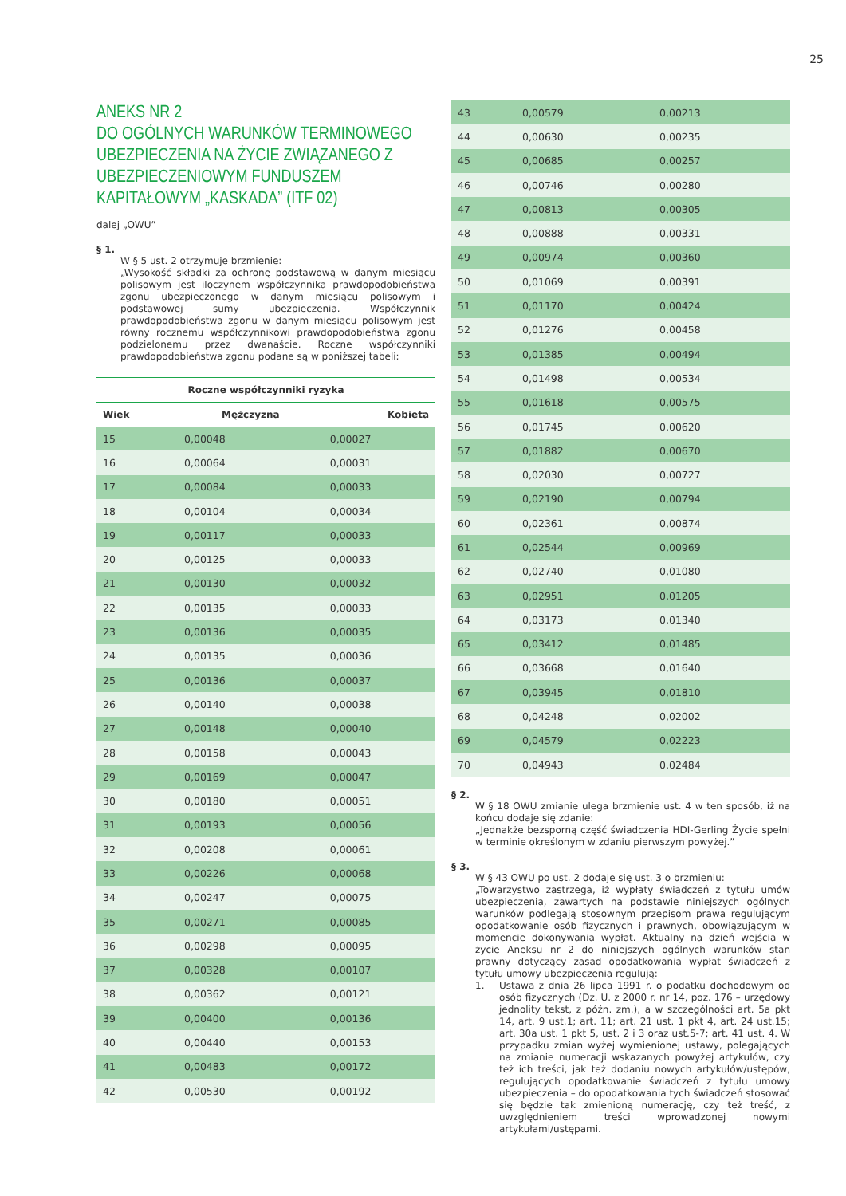25
ANEKS NR 2
DO OGÓLNYCH WARUNKÓW TERMINOWEGO UBEZPIECZENIA NA ŻYCIE ZWIĄZANEGO Z UBEZPIECZENIOWYM FUNDUSZEM KAPITAŁOWYM „KASKADA” (ITF 02)
dalej „OWU”
§ 1.
W § 5 ust. 2 otrzymuje brzmienie:
„Wysokość składki za ochronę podstawową w danym miesiącu polisowym jest iloczynem współczynnika prawdopodobieństwa zgonu ubezpieczonego w danym miesiącu polisowym i podstawowej sumy ubezpieczenia. Współczynnik prawdopodobieństwa zgonu w danym miesiącu polisowym jest równy rocznemu współczynnikowi prawdopodobieństwa zgonu podzielonemu przez dwanaście. Roczne współczynniki prawdopodobieństwa zgonu podane są w poniższej tabeli:
Roczne współczynniki ryzyka
| Wiek | Mężczyzna | Kobieta |
| --- | --- | --- |
| 15 | 0,00048 | 0,00027 |
| 16 | 0,00064 | 0,00031 |
| 17 | 0,00084 | 0,00033 |
| 18 | 0,00104 | 0,00034 |
| 19 | 0,00117 | 0,00033 |
| 20 | 0,00125 | 0,00033 |
| 21 | 0,00130 | 0,00032 |
| 22 | 0,00135 | 0,00033 |
| 23 | 0,00136 | 0,00035 |
| 24 | 0,00135 | 0,00036 |
| 25 | 0,00136 | 0,00037 |
| 26 | 0,00140 | 0,00038 |
| 27 | 0,00148 | 0,00040 |
| 28 | 0,00158 | 0,00043 |
| 29 | 0,00169 | 0,00047 |
| 30 | 0,00180 | 0,00051 |
| 31 | 0,00193 | 0,00056 |
| 32 | 0,00208 | 0,00061 |
| 33 | 0,00226 | 0,00068 |
| 34 | 0,00247 | 0,00075 |
| 35 | 0,00271 | 0,00085 |
| 36 | 0,00298 | 0,00095 |
| 37 | 0,00328 | 0,00107 |
| 38 | 0,00362 | 0,00121 |
| 39 | 0,00400 | 0,00136 |
| 40 | 0,00440 | 0,00153 |
| 41 | 0,00483 | 0,00172 |
| 42 | 0,00530 | 0,00192 |
| 43 | 0,00579 | 0,00213 |
| 44 | 0,00630 | 0,00235 |
| 45 | 0,00685 | 0,00257 |
| 46 | 0,00746 | 0,00280 |
| 47 | 0,00813 | 0,00305 |
| 48 | 0,00888 | 0,00331 |
| 49 | 0,00974 | 0,00360 |
| 50 | 0,01069 | 0,00391 |
| 51 | 0,01170 | 0,00424 |
| 52 | 0,01276 | 0,00458 |
| 53 | 0,01385 | 0,00494 |
| 54 | 0,01498 | 0,00534 |
| 55 | 0,01618 | 0,00575 |
| 56 | 0,01745 | 0,00620 |
| 57 | 0,01882 | 0,00670 |
| 58 | 0,02030 | 0,00727 |
| 59 | 0,02190 | 0,00794 |
| 60 | 0,02361 | 0,00874 |
| 61 | 0,02544 | 0,00969 |
| 62 | 0,02740 | 0,01080 |
| 63 | 0,02951 | 0,01205 |
| 64 | 0,03173 | 0,01340 |
| 65 | 0,03412 | 0,01485 |
| 66 | 0,03668 | 0,01640 |
| 67 | 0,03945 | 0,01810 |
| 68 | 0,04248 | 0,02002 |
| 69 | 0,04579 | 0,02223 |
| 70 | 0,04943 | 0,02484 |
§ 2.
W § 18 OWU zmianie ulega brzmienie ust. 4 w ten sposób, iż na końcu dodaje się zdanie:
„Jednakże bezsporną część świadczenia HDI-Gerling Życie spełni w terminie określonym w zdaniu pierwszym powyżej.”
§ 3.
W § 43 OWU po ust. 2 dodaje się ust. 3 o brzmieniu:
„Towarzystwo zastrzega, iż wypłaty świadczeń z tytułu umów ubezpieczenia, zawartych na podstawie niniejszych ogólnych warunków podlegają stosownym przepisom prawa regulującym opodatkowanie osób fizycznych i prawnych, obowiązującym w momencie dokonywania wypłat. Aktualny na dzień wejścia w życie Aneksu nr 2 do niniejszych ogólnych warunków stan prawny dotyczący zasad opodatkowania wypłat świadczeń z tytułu umowy ubezpieczenia regulują:
1.
Ustawa z dnia 26 lipca 1991 r. o podatku dochodowym od osób fizycznych (Dz. U. z 2000 r. nr 14, poz. 176 – urzędowy jednolity tekst, z późn. zm.), a w szczególności art. 5a pkt 14, art. 9 ust.1; art. 11; art. 21 ust. 1 pkt 4, art. 24 ust.15; art. 30a ust. 1 pkt 5, ust. 2 i 3 oraz ust.5-7; art. 41 ust. 4. W przypadku zmian wyżej wymienionej ustawy, polegających na zmianie numeracji wskazanych powyżej artykułów, czy też ich treści, jak też dodaniu nowych artykułów/ustępów, regulujących opodatkowanie świadczeń z tytułu umowy ubezpieczenia – do opodatkowania tych świadczeń stosować się będzie tak zmienioną numerację, czy też treść, z uwzględnieniem treści wprowadzonej nowymi artykułami/ustępami.